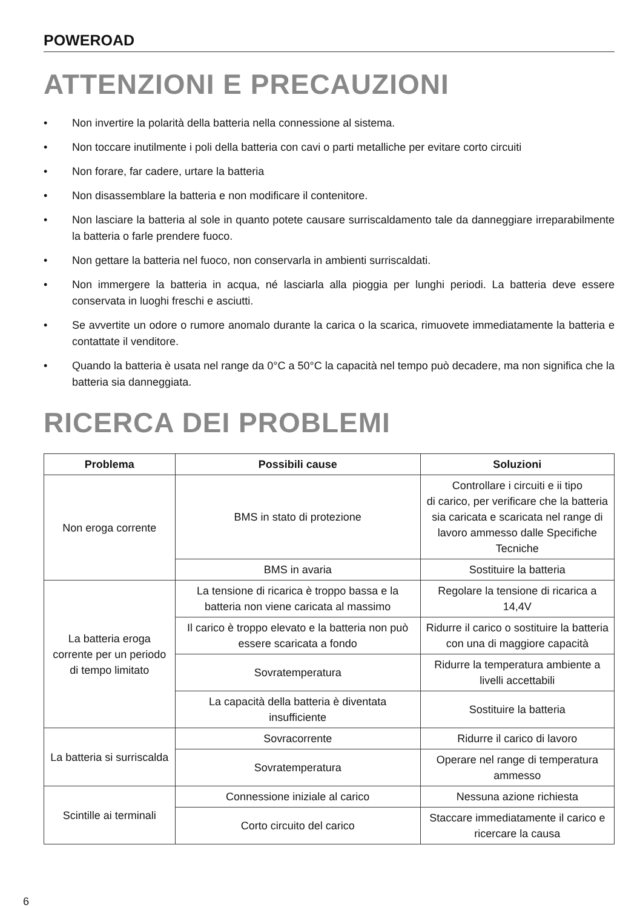POWEROAD
ATTENZIONI E PRECAUZIONI
• Non invertire la polarità della batteria nella connessione al sistema.
• Non toccare inutilmente i poli della batteria con cavi o parti metalliche per evitare corto circuiti
• Non forare, far cadere, urtare la batteria
• Non disassemblare la batteria e non modificare il contenitore.
• Non lasciare la batteria al sole in quanto potete causare surriscaldamento tale da danneggiare irreparabilmente la batteria o farle prendere fuoco.
• Non gettare la batteria nel fuoco, non conservarla in ambienti surriscaldati.
• Non immergere la batteria in acqua, né lasciarla alla pioggia per lunghi periodi. La batteria deve essere conservata in luoghi freschi e asciutti.
• Se avvertite un odore o rumore anomalo durante la carica o la scarica, rimuovete immediatamente la batteria e contattate il venditore.
• Quando la batteria è usata nel range da 0°C a 50°C la capacità nel tempo può decadere, ma non significa che la batteria sia danneggiata.
RICERCA DEI PROBLEMI
| Problema | Possibili cause | Soluzioni |
| --- | --- | --- |
| Non eroga corrente | BMS in stato di protezione | Controllare i circuiti e ii tipo di carico, per verificare che la batteria sia caricata e scaricata nel range di lavoro ammesso dalle Specifiche Tecniche |
| | BMS in avaria | Sostituire la batteria |
| La batteria eroga corrente per un periodo di tempo limitato | La tensione di ricarica è troppo bassa e la batteria non viene caricata al massimo | Regolare la tensione di ricarica a 14,4V |
| | Il carico è troppo elevato e la batteria non può essere scaricata a fondo | Ridurre il carico o sostituire la batteria con una di maggiore capacità |
| | Sovratemperatura | Ridurre la temperatura ambiente a livelli accettabili |
| | La capacità della batteria è diventata insufficiente | Sostituire la batteria |
| La batteria si surriscalda | Sovracorrente | Ridurre il carico di lavoro |
| | Sovratemperatura | Operare nel range di temperatura ammesso |
| Scintille ai terminali | Connessione iniziale al carico | Nessuna azione richiesta |
| | Corto circuito del carico | Staccare immediatamente il carico e ricercare la causa |
6